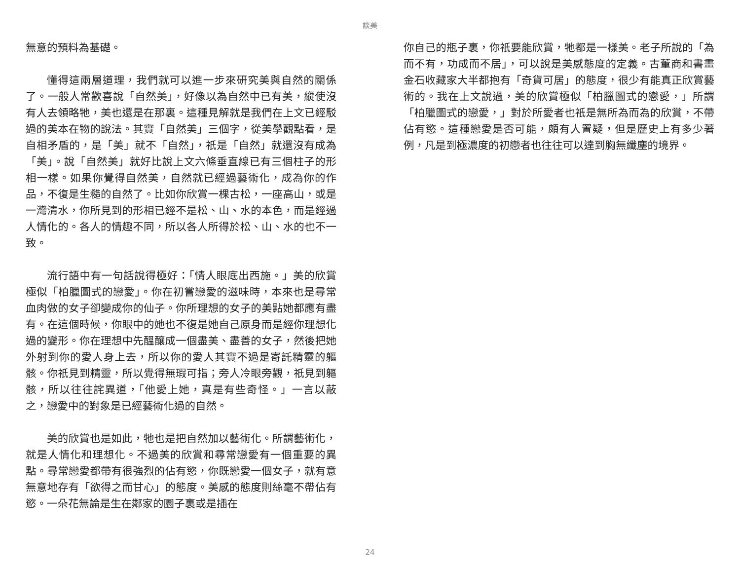談美
無意的預料為基礎。
懂得這兩層道理，我們就可以進一步來研究美與自然的關係了。一般人常歡喜說「自然美」，好像以為自然中已有美，縱使沒有人去領略牠，美也還是在那裏。這種見解就是我們在上文已經駁過的美本在物的說法。其實「自然美」三個字，從美學觀點看，是自相矛盾的，是「美」就不「自然」，祇是「自然」就還沒有成為「美」。說「自然美」就好比說上文六條垂直線已有三個柱子的形相一樣。如果你覺得自然美，自然就已經過藝術化，成為你的作品，不復是生糙的自然了。比如你欣賞一棵古松，一座高山，或是一灣清水，你所見到的形相已經不是松、山、水的本色，而是經過人情化的。各人的情趣不同，所以各人所得於松、山、水的也不一致。
流行語中有一句話說得極好：「情人眼底出西施。」美的欣賞極似「柏臘圖式的戀愛」。你在初嘗戀愛的滋味時，本來也是尋常血肉做的女子卻變成你的仙子。你所理想的女子的美點她都應有盡有。在這個時候，你眼中的她也不復是她自己原身而是經你理想化過的變形。你在理想中先醞釀成一個盡美、盡善的女子，然後把她外射到你的愛人身上去，所以你的愛人其實不過是寄託精靈的軀骸。你祇見到精靈，所以覺得無瑕可指；旁人冷眼旁觀，祇見到軀骸，所以往往詫異道，「他愛上她，真是有些奇怪。」一言以蔽之，戀愛中的對象是已經藝術化過的自然。
美的欣賞也是如此，牠也是把自然加以藝術化。所謂藝術化，就是人情化和理想化。不過美的欣賞和尋常戀愛有一個重要的異點。尋常戀愛都帶有很強烈的佔有慾，你既戀愛一個女子，就有意無意地存有「欲得之而甘心」的態度。美感的態度則絲毫不帶佔有慾。一朵花無論是生在鄰家的園子裏或是插在
你自己的瓶子裏，你祇要能欣賞，牠都是一樣美。老子所說的「為而不有，功成而不居」，可以說是美感態度的定義。古董商和書畫金石收藏家大半都抱有「奇貨可居」的態度，很少有能真正欣賞藝術的。我在上文說過，美的欣賞極似「柏臘圖式的戀愛，」所謂「柏臘圖式的戀愛，」對於所愛者也祇是無所為而為的欣賞，不帶佔有慾。這種戀愛是否可能，頗有人置疑，但是歷史上有多少著例，凡是到極濃度的初戀者也往往可以達到胸無纖塵的境界。
24